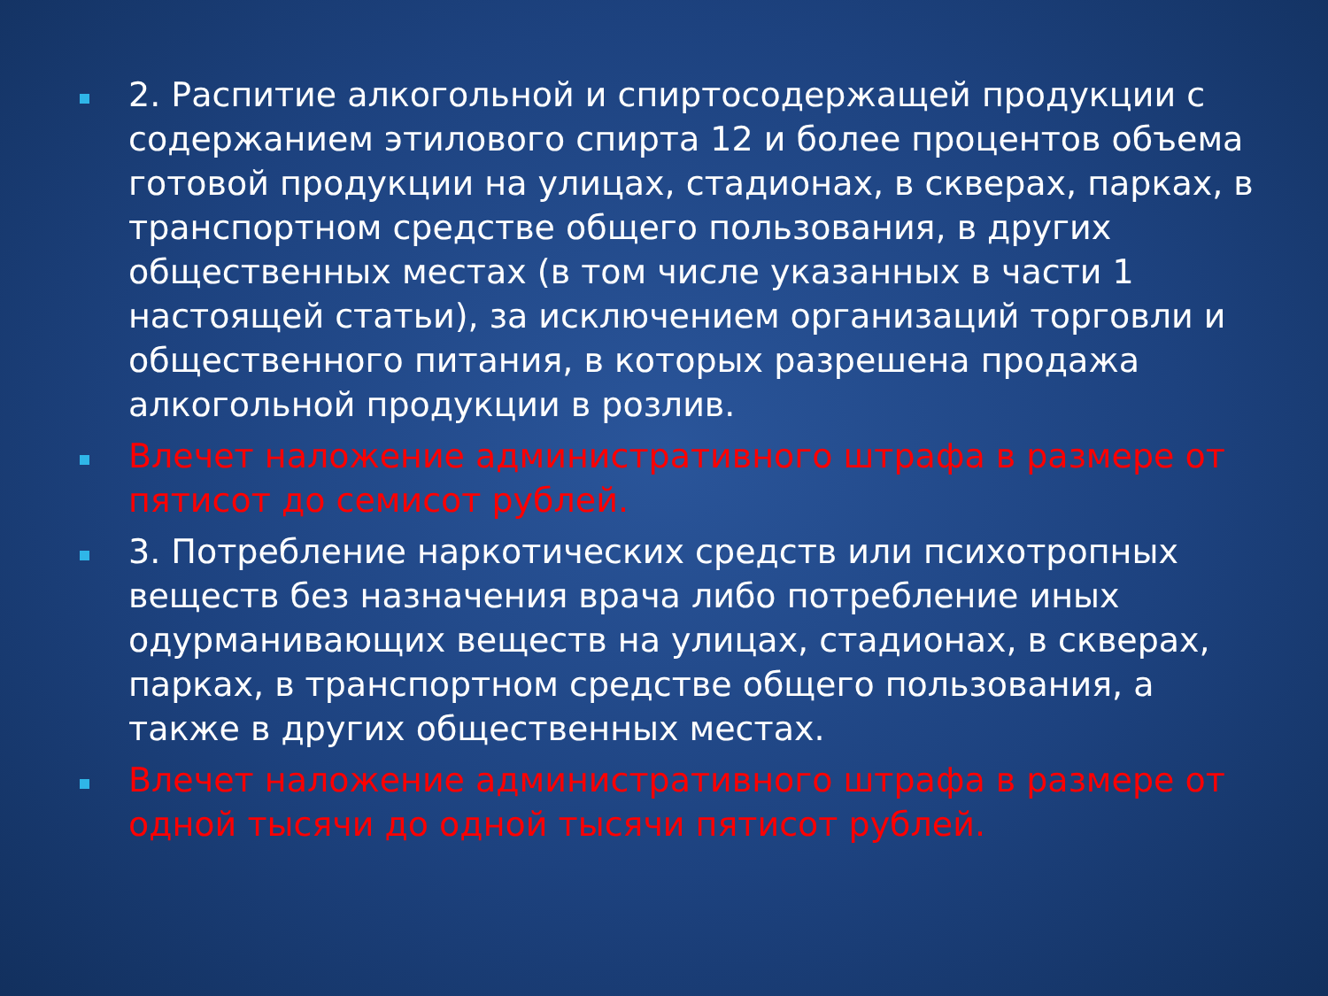2. Распитие алкогольной и спиртосодержащей продукции с содержанием этилового спирта 12 и более процентов объема готовой продукции на улицах, стадионах, в скверах, парках, в транспортном средстве общего пользования, в других общественных местах (в том числе указанных в части 1 настоящей статьи), за исключением организаций торговли и общественного питания, в которых разрешена продажа алкогольной продукции в розлив.
Влечет наложение административного штрафа в размере от пятисот до семисот рублей.
3. Потребление наркотических средств или психотропных веществ без назначения врача либо потребление иных одурманивающих веществ на улицах, стадионах, в скверах, парках, в транспортном средстве общего пользования, а также в других общественных местах.
Влечет наложение административного штрафа в размере от одной тысячи до одной тысячи пятисот рублей.